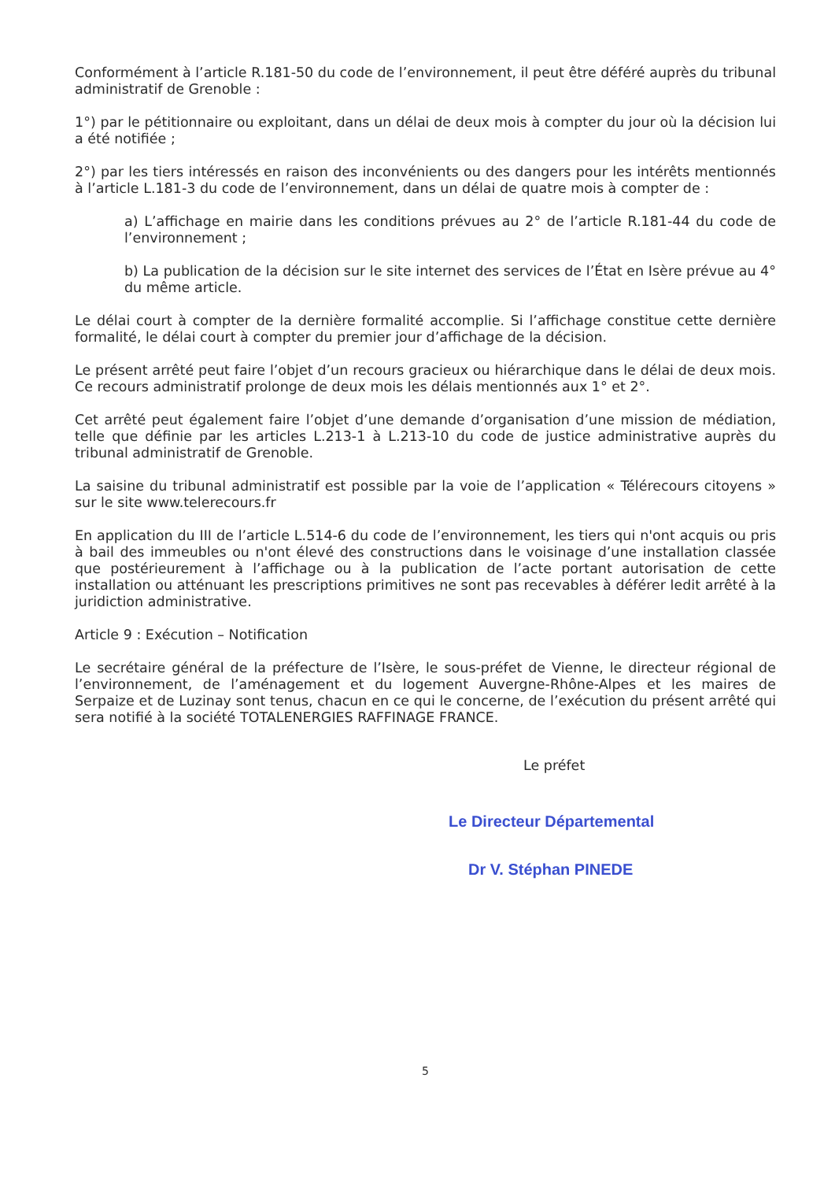Conformément à l’article R.181-50 du code de l’environnement, il peut être déféré auprès du tribunal administratif de Grenoble :
1°) par le pétitionnaire ou exploitant, dans un délai de deux mois à compter du jour où la décision lui a été notifiée ;
2°) par les tiers intéressés en raison des inconvénients ou des dangers pour les intérêts mentionnés à l’article L.181-3 du code de l’environnement, dans un délai de quatre mois à compter de :
a) L’affichage en mairie dans les conditions prévues au 2° de l’article R.181-44 du code de l’environnement ;
b) La publication de la décision sur le site internet des services de l’État en Isère prévue au 4° du même article.
Le délai court à compter de la dernière formalité accomplie. Si l’affichage constitue cette dernière formalité, le délai court à compter du premier jour d’affichage de la décision.
Le présent arrêté peut faire l’objet d’un recours gracieux ou hiérarchique dans le délai de deux mois. Ce recours administratif prolonge de deux mois les délais mentionnés aux 1° et 2°.
Cet arrêté peut également faire l’objet d’une demande d’organisation d’une mission de médiation, telle que définie par les articles L.213-1 à L.213-10 du code de justice administrative auprès du tribunal administratif de Grenoble.
La saisine du tribunal administratif est possible par la voie de l’application « Télérecours citoyens » sur le site www.telerecours.fr
En application du III de l’article L.514-6 du code de l’environnement, les tiers qui n'ont acquis ou pris à bail des immeubles ou n'ont élevé des constructions dans le voisinage d’une installation classée que postérieurement à l’affichage ou à la publication de l’acte portant autorisation de cette installation ou atténuant les prescriptions primitives ne sont pas recevables à déférer ledit arrêté à la juridiction administrative.
Article 9 : Exécution – Notification
Le secrétaire général de la préfecture de l’Isère, le sous-préfet de Vienne, le directeur régional de l’environnement, de l’aménagement et du logement Auvergne-Rhône-Alpes et les maires de Serpaize et de Luzinay sont tenus, chacun en ce qui le concerne, de l’exécution du présent arrêté qui sera notifié à la société TOTALENERGIES RAFFINAGE FRANCE.
Le préfet
Le Directeur Départemental
Dr V. Stéphan PINEDE
5